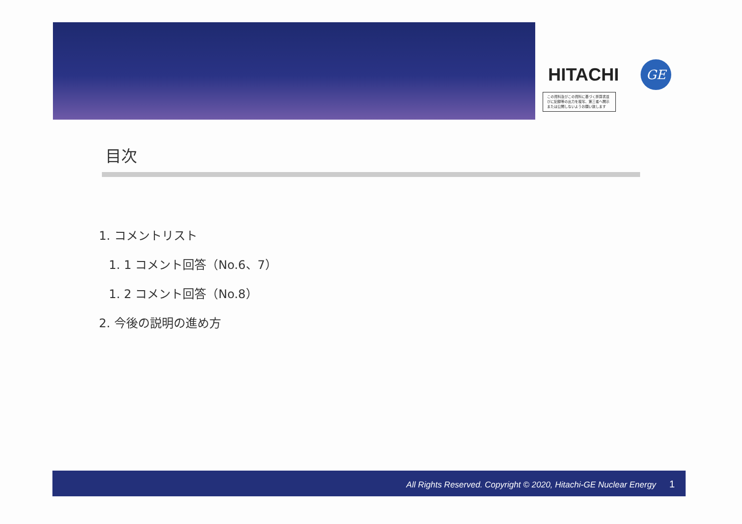HITACHI GE
この資料及びこの資料に基づく評算書並びに記録等の出力を複写、第三者へ開示または公開しないようお願い致します
目次
1. コメントリスト
1. 1 コメント回答（No.6、7）
1. 2 コメント回答（No.8）
2. 今後の説明の進め方
All Rights Reserved. Copyright © 2020, Hitachi-GE Nuclear Energy 1